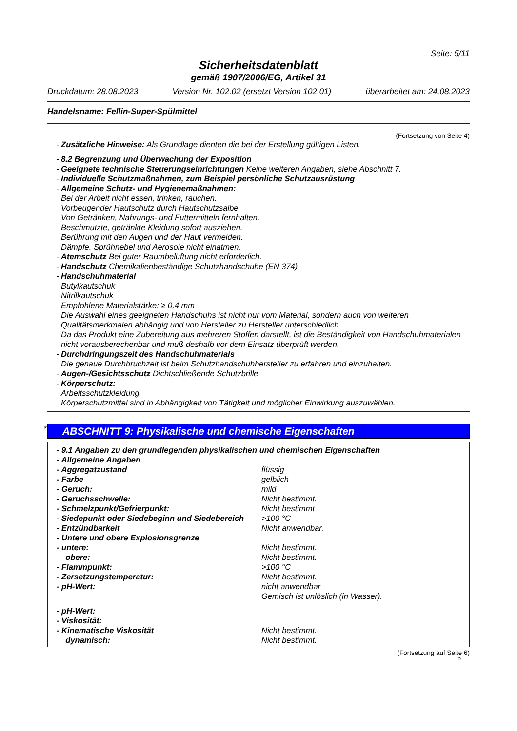Seite: 5/11
Sicherheitsdatenblatt
gemäß 1907/2006/EG, Artikel 31
Druckdatum: 28.08.2023 Version Nr. 102.02 (ersetzt Version 102.01) überarbeitet am: 24.08.2023
Handelsname: Fellin-Super-Spülmittel
(Fortsetzung von Seite 4)
- Zusätzliche Hinweise: Als Grundlage dienten die bei der Erstellung gültigen Listen.
- 8.2 Begrenzung und Überwachung der Exposition
- Geeignete technische Steuerungseinrichtungen Keine weiteren Angaben, siehe Abschnitt 7.
- Individuelle Schutzmaßnahmen, zum Beispiel persönliche Schutzausrüstung
- Allgemeine Schutz- und Hygienemaßnahmen:
Bei der Arbeit nicht essen, trinken, rauchen.
Vorbeugender Hautschutz durch Hautschutzsalbe.
Von Getränken, Nahrungs- und Futtermitteln fernhalten.
Beschmutzte, getränkte Kleidung sofort ausziehen.
Berührung mit den Augen und der Haut vermeiden.
Dämpfe, Sprühnebel und Aerosole nicht einatmen.
- Atemschutz Bei guter Raumbelüftung nicht erforderlich.
- Handschutz Chemikalienbeständige Schutzhandschuhe (EN 374)
- Handschuhmaterial
Butylkautschuk
Nitrilkautschuk
Empfohlene Materialstärke: ≥ 0,4 mm
Die Auswahl eines geeigneten Handschuhs ist nicht nur vom Material, sondern auch von weiteren Qualitätsmerkmalen abhängig und von Hersteller zu Hersteller unterschiedlich.
Da das Produkt eine Zubereitung aus mehreren Stoffen darstellt, ist die Beständigkeit von Handschuhmaterialen nicht vorausberechenbar und muß deshalb vor dem Einsatz überprüft werden.
- Durchdringungszeit des Handschuhmaterials
Die genaue Durchbruchzeit ist beim Schutzhandschuhhersteller zu erfahren und einzuhalten.
- Augen-/Gesichtsschutz Dichtschließende Schutzbrille
- Körperschutz:
Arbeitsschutzkleidung
Körperschutzmittel sind in Abhängigkeit von Tätigkeit und möglicher Einwirkung auszuwählen.
*
ABSCHNITT 9: Physikalische und chemische Eigenschaften
| - 9.1 Angaben zu den grundlegenden physikalischen und chemischen Eigenschaften | |
| - Allgemeine Angaben | |
| - Aggregatzustand | flüssig |
| - Farbe | gelblich |
| - Geruch: | mild |
| - Geruchsschwelle: | Nicht bestimmt. |
| - Schmelzpunkt/Gefrierpunkt: | Nicht bestimmt |
| - Siedepunkt oder Siedebeginn und Siedebereich | >100 °C |
| - Entzündbarkeit | Nicht anwendbar. |
| - Untere und obere Explosionsgrenze | |
| - untere: | Nicht bestimmt. |
| obere: | Nicht bestimmt. |
| - Flammpunkt: | >100 °C |
| - Zersetzungstemperatur: | Nicht bestimmt. |
| - pH-Wert: | nicht anwendbar Gemisch ist unlöslich (in Wasser). |
| - pH-Wert: | |
| - Viskosität: | |
| - Kinematische Viskosität | Nicht bestimmt. |
| dynamisch: | Nicht bestimmt. |
(Fortsetzung auf Seite 6)
D